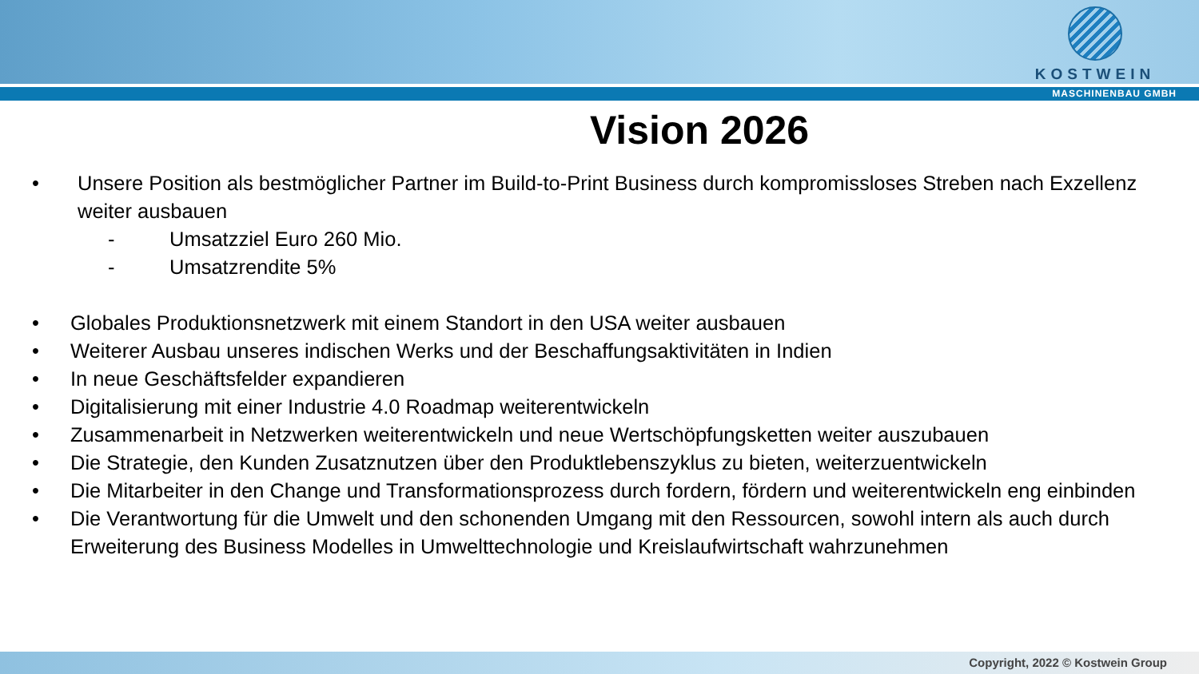KOSTWEIN
MASCHINENBAU GMBH
Vision 2026
• Unsere Position als bestmöglicher Partner im Build-to-Print Business durch kompromissloses Streben nach Exzellenz weiter ausbauen
- Umsatzziel Euro 260 Mio.
- Umsatzrendite 5%
• Globales Produktionsnetzwerk mit einem Standort in den USA weiter ausbauen
• Weiterer Ausbau unseres indischen Werks und der Beschaffungsaktivitäten in Indien
• In neue Geschäftsfelder expandieren
• Digitalisierung mit einer Industrie 4.0 Roadmap weiterentwickeln
• Zusammenarbeit in Netzwerken weiterentwickeln und neue Wertschöpfungsketten weiter auszubauen
• Die Strategie, den Kunden Zusatznutzen über den Produktlebenszyklus zu bieten, weiterzuentwickeln
• Die Mitarbeiter in den Change und Transformationsprozess durch fordern, fördern und weiterentwickeln eng einbinden
• Die Verantwortung für die Umwelt und den schonenden Umgang mit den Ressourcen, sowohl intern als auch durch Erweiterung des Business Modelles in Umwelttechnologie und Kreislaufwirtschaft wahrzunehmen
Copyright, 2022 © Kostwein Group